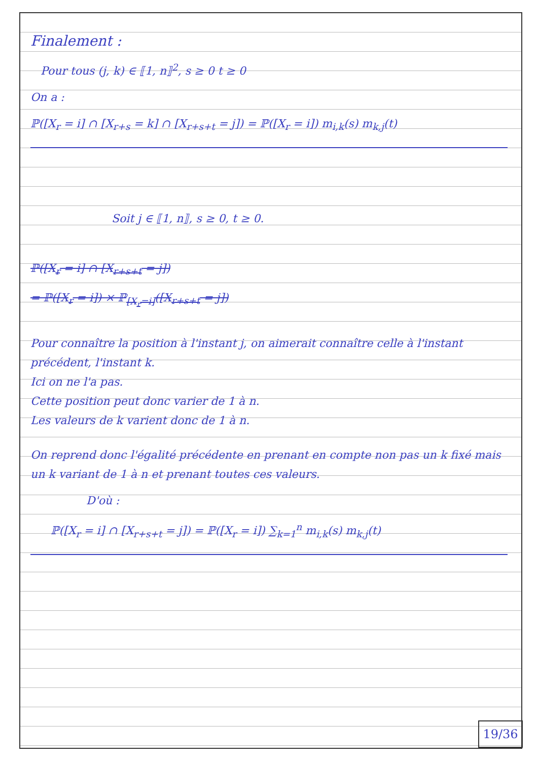Finalement :
Pour tous (j, k) ∈ ⟦1, n⟧<sup>2</sup>, s ≥ 0 t ≥ 0
On a :
ℙ([X<sub>r</sub> = i] ∩ [X<sub>r+s</sub> = k] ∩ [X<sub>r+s+t</sub> = j]) = ℙ([X<sub>r</sub> = i]) m<sub>i,k</sub>(s) m<sub>k,j</sub>(t)
Soit j ∈ ⟦1, n⟧, s ≥ 0, t ≥ 0.
ℙ([X<sub>r</sub> = i] ∩ [X<sub>r+s+t</sub> = j])
= ℙ([X<sub>r</sub> = i]) × ℙ<sub>[X<sub>r</sub>=i]</sub>([X<sub>r+s+t</sub> = j])
Pour connaître la position à l'instant j, on aimerait connaître celle à l'instant précédent, l'instant k.
Ici on ne l'a pas.
Cette position peut donc varier de 1 à n.
Les valeurs de k varient donc de 1 à n.
On reprend donc l'égalité précédente en prenant en compte non pas un k fixé mais un k variant de 1 à n et prenant toutes ces valeurs.
D'où :
ℙ([X<sub>r</sub> = i] ∩ [X<sub>r+s+t</sub> = j]) = ℙ([X<sub>r</sub> = i]) ∑<sub>k=1</sub><sup>n</sup> m<sub>i,k</sub>(s) m<sub>k,j</sub>(t)
19/36